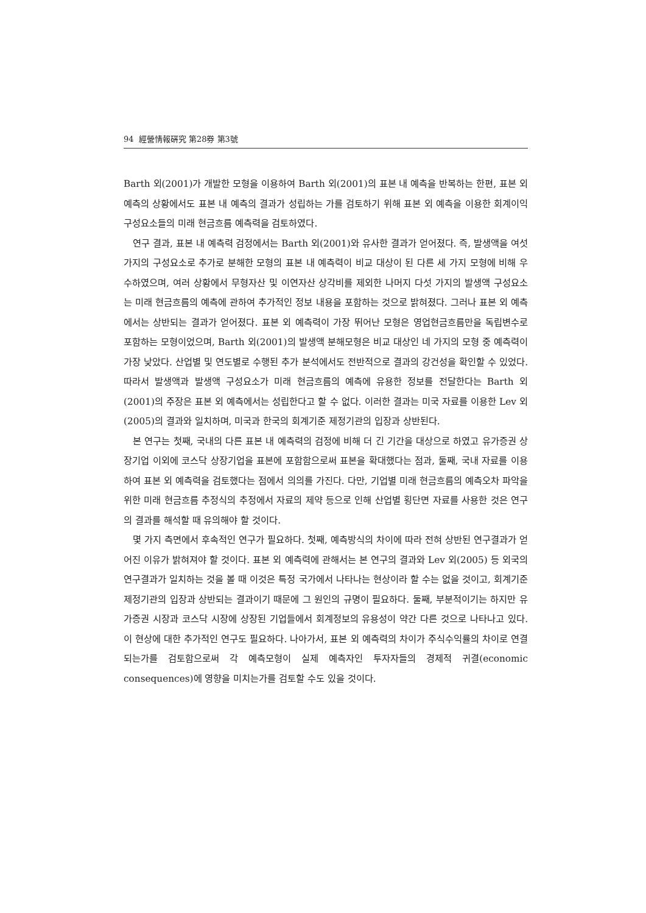94 經營情報硏究 第28券 第3號
Barth 외(2001)가 개발한 모형을 이용하여 Barth 외(2001)의 표본 내 예측을 반복하는 한편, 표본 외 예측의 상황에서도 표본 내 예측의 결과가 성립하는 가를 검토하기 위해 표본 외 예측을 이용한 회계이익 구성요소들의 미래 현금흐름 예측력을 검토하였다.
연구 결과, 표본 내 예측력 검정에서는 Barth 외(2001)와 유사한 결과가 얻어졌다. 즉, 발생액을 여섯 가지의 구성요소로 추가로 분해한 모형의 표본 내 예측력이 비교 대상이 된 다른 세 가지 모형에 비해 우수하였으며, 여러 상황에서 무형자산 및 이연자산 상각비를 제외한 나머지 다섯 가지의 발생액 구성요소는 미래 현금흐름의 예측에 관하여 추가적인 정보 내용을 포함하는 것으로 밝혀졌다. 그러나 표본 외 예측에서는 상반되는 결과가 얻어졌다. 표본 외 예측력이 가장 뛰어난 모형은 영업현금흐름만을 독립변수로 포함하는 모형이었으며, Barth 외(2001)의 발생액 분해모형은 비교 대상인 네 가지의 모형 중 예측력이 가장 낮았다. 산업별 및 연도별로 수행된 추가 분석에서도 전반적으로 결과의 강건성을 확인할 수 있었다. 따라서 발생액과 발생액 구성요소가 미래 현금흐름의 예측에 유용한 정보를 전달한다는 Barth 외(2001)의 주장은 표본 외 예측에서는 성립한다고 할 수 없다. 이러한 결과는 미국 자료를 이용한 Lev 외(2005)의 결과와 일치하며, 미국과 한국의 회계기준 제정기관의 입장과 상반된다.
본 연구는 첫째, 국내의 다른 표본 내 예측력의 검정에 비해 더 긴 기간을 대상으로 하였고 유가증권 상장기업 이외에 코스닥 상장기업을 표본에 포함함으로써 표본을 확대했다는 점과, 둘째, 국내 자료를 이용하여 표본 외 예측력을 검토했다는 점에서 의의를 가진다. 다만, 기업별 미래 현금흐름의 예측오차 파악을 위한 미래 현금흐름 추정식의 추정에서 자료의 제약 등으로 인해 산업별 횡단면 자료를 사용한 것은 연구의 결과를 해석할 때 유의해야 할 것이다.
몇 가지 측면에서 후속적인 연구가 필요하다. 첫째, 예측방식의 차이에 따라 전혀 상반된 연구결과가 얻어진 이유가 밝혀져야 할 것이다. 표본 외 예측력에 관해서는 본 연구의 결과와 Lev 외(2005) 등 외국의 연구결과가 일치하는 것을 볼 때 이것은 특정 국가에서 나타나는 현상이라 할 수는 없을 것이고, 회계기준 제정기관의 입장과 상반되는 결과이기 때문에 그 원인의 규명이 필요하다. 둘째, 부분적이기는 하지만 유가증권 시장과 코스닥 시장에 상장된 기업들에서 회계정보의 유용성이 약간 다른 것으로 나타나고 있다. 이 현상에 대한 추가적인 연구도 필요하다. 나아가서, 표본 외 예측력의 차이가 주식수익률의 차이로 연결되는가를 검토함으로써 각 예측모형이 실제 예측자인 투자자들의 경제적 귀결(economic consequences)에 영향을 미치는가를 검토할 수도 있을 것이다.